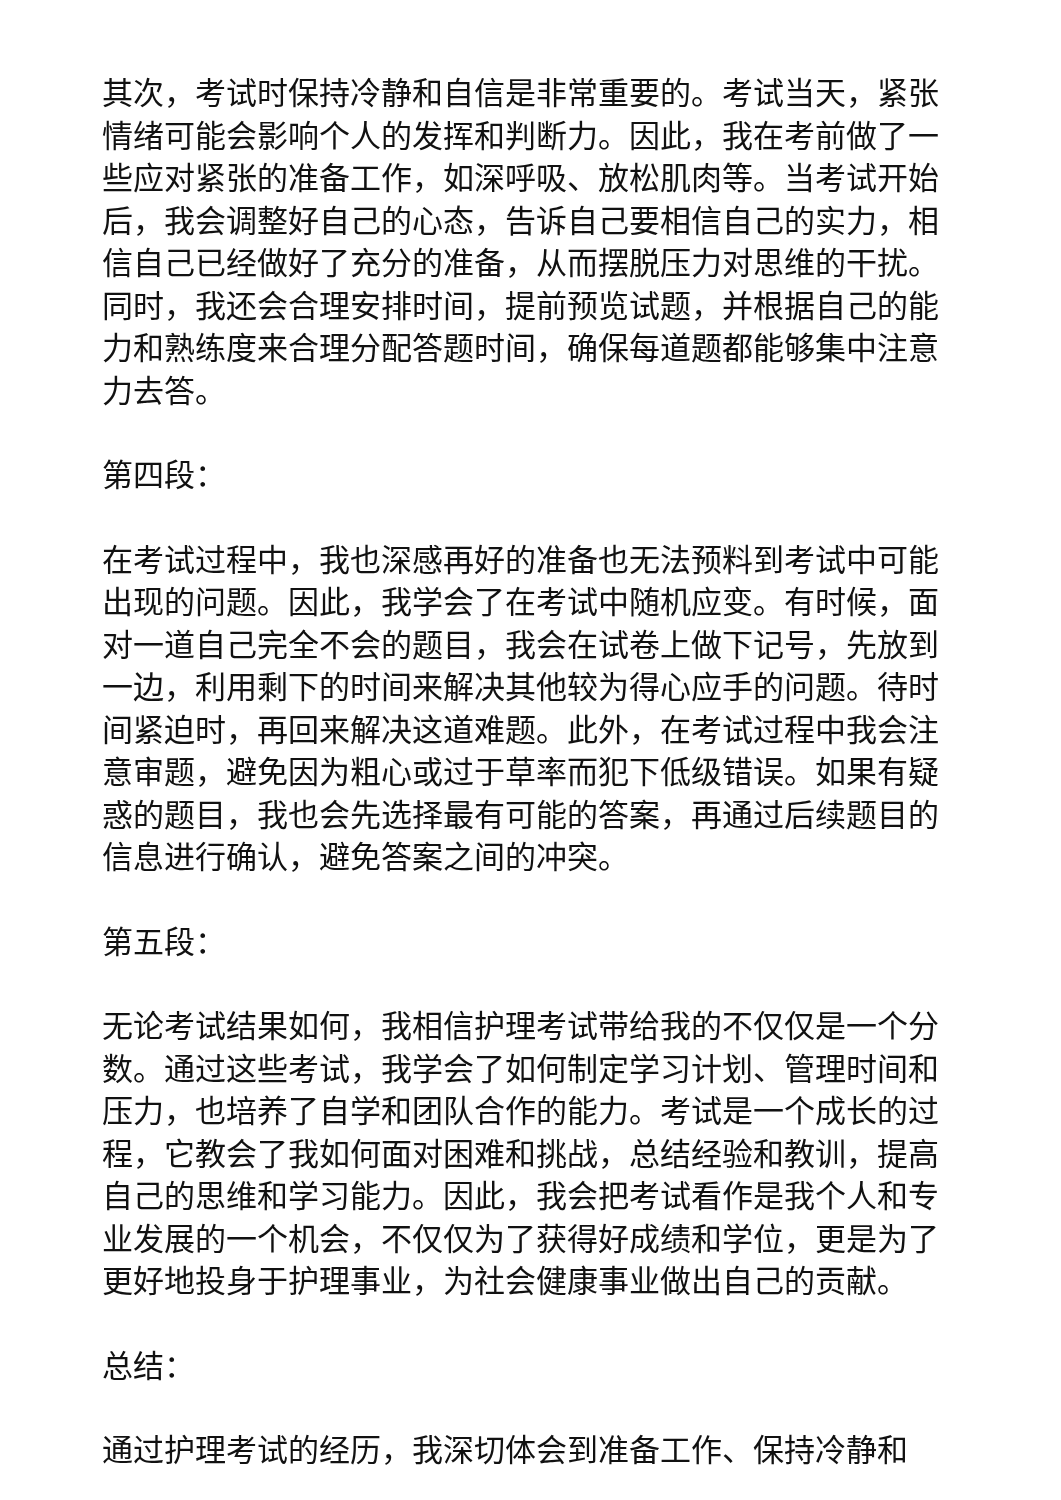其次，考试时保持冷静和自信是非常重要的。考试当天，紧张情绪可能会影响个人的发挥和判断力。因此，我在考前做了一些应对紧张的准备工作，如深呼吸、放松肌肉等。当考试开始后，我会调整好自己的心态，告诉自己要相信自己的实力，相信自己已经做好了充分的准备，从而摆脱压力对思维的干扰。同时，我还会合理安排时间，提前预览试题，并根据自己的能力和熟练度来合理分配答题时间，确保每道题都能够集中注意力去答。
第四段：
在考试过程中，我也深感再好的准备也无法预料到考试中可能出现的问题。因此，我学会了在考试中随机应变。有时候，面对一道自己完全不会的题目，我会在试卷上做下记号，先放到一边，利用剩下的时间来解决其他较为得心应手的问题。待时间紧迫时，再回来解决这道难题。此外，在考试过程中我会注意审题，避免因为粗心或过于草率而犯下低级错误。如果有疑惑的题目，我也会先选择最有可能的答案，再通过后续题目的信息进行确认，避免答案之间的冲突。
第五段：
无论考试结果如何，我相信护理考试带给我的不仅仅是一个分数。通过这些考试，我学会了如何制定学习计划、管理时间和压力，也培养了自学和团队合作的能力。考试是一个成长的过程，它教会了我如何面对困难和挑战，总结经验和教训，提高自己的思维和学习能力。因此，我会把考试看作是我个人和专业发展的一个机会，不仅仅为了获得好成绩和学位，更是为了更好地投身于护理事业，为社会健康事业做出自己的贡献。
总结：
通过护理考试的经历，我深切体会到准备工作、保持冷静和